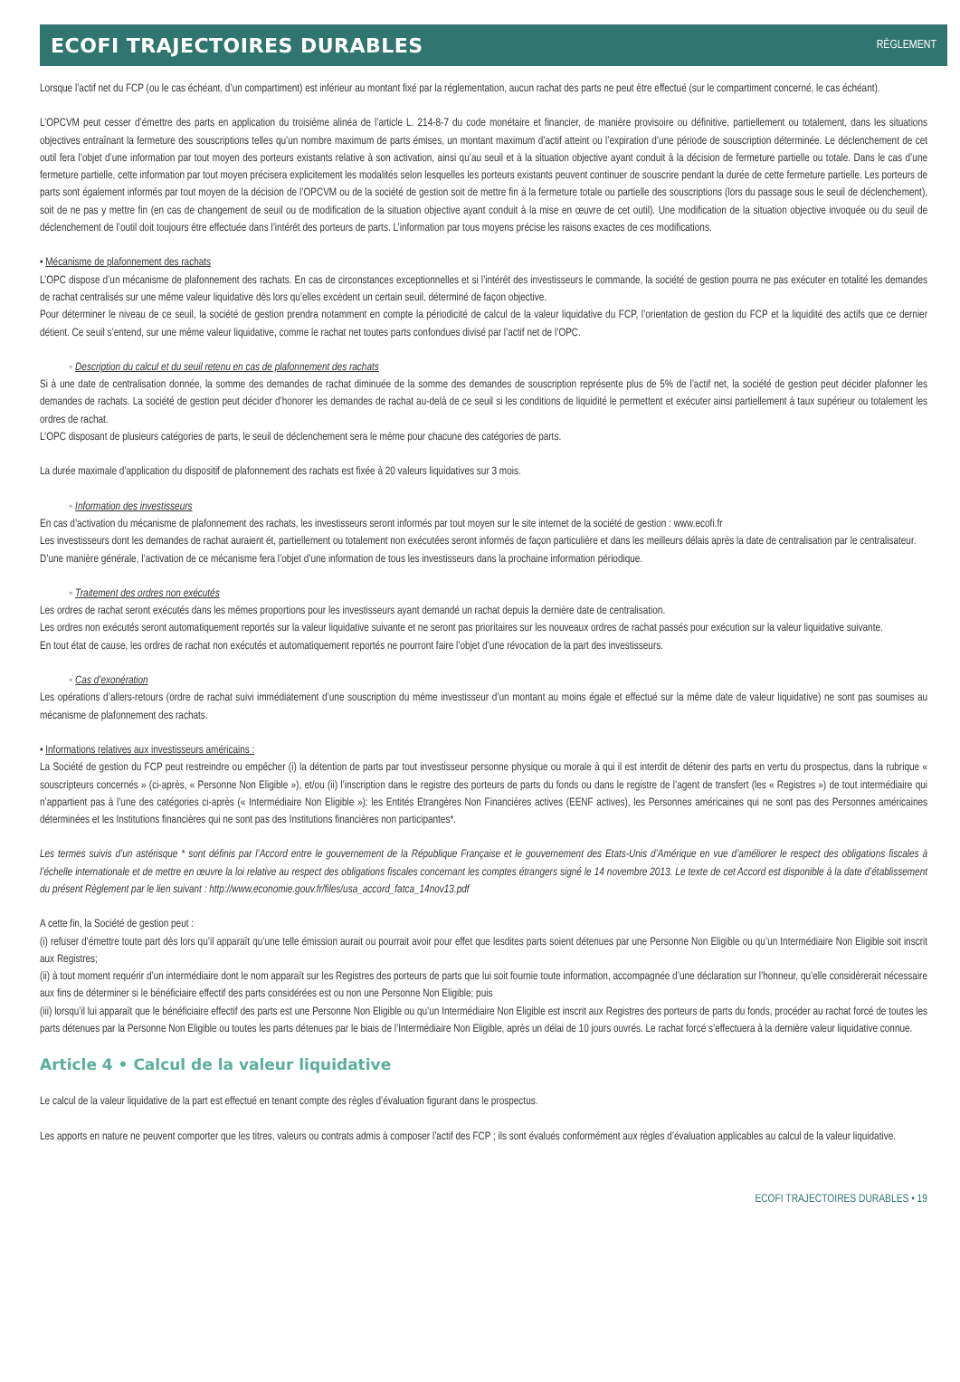ECOFI TRAJECTOIRES DURABLES
RÈGLEMENT
Lorsque l’actif net du FCP (ou le cas échéant, d’un compartiment) est inférieur au montant fixé par la réglementation, aucun rachat des parts ne peut être effectué (sur le compartiment concerné, le cas échéant).
L’OPCVM peut cesser d’émettre des parts en application du troisième alinéa de l’article L. 214-8-7 du code monétaire et financier, de manière provisoire ou définitive, partiellement ou totalement, dans les situations objectives entraînant la fermeture des souscriptions telles qu’un nombre maximum de parts émises, un montant maximum d’actif atteint ou l’expiration d’une période de souscription déterminée. Le déclenchement de cet outil fera l’objet d’une information par tout moyen des porteurs existants relative à son activation, ainsi qu’au seuil et à la situation objective ayant conduit à la décision de fermeture partielle ou totale. Dans le cas d’une fermeture partielle, cette information par tout moyen précisera explicitement les modalités selon lesquelles les porteurs existants peuvent continuer de souscrire pendant la durée de cette fermeture partielle. Les porteurs de parts sont également informés par tout moyen de la décision de l’OPCVM ou de la société de gestion soit de mettre fin à la fermeture totale ou partielle des souscriptions (lors du passage sous le seuil de déclenchement), soit de ne pas y mettre fin (en cas de changement de seuil ou de modification de la situation objective ayant conduit à la mise en œuvre de cet outil). Une modification de la situation objective invoquée ou du seuil de déclenchement de l’outil doit toujours être effectuée dans l’intérêt des porteurs de parts. L’information par tous moyens précise les raisons exactes de ces modifications.
• Mécanisme de plafonnement des rachats
L’OPC dispose d’un mécanisme de plafonnement des rachats. En cas de circonstances exceptionnelles et si l’intérêt des investisseurs le commande, la société de gestion pourra ne pas exécuter en totalité les demandes de rachat centralisés sur une même valeur liquidative dès lors qu’elles excèdent un certain seuil, déterminé de façon objective.
Pour déterminer le niveau de ce seuil, la société de gestion prendra notamment en compte la périodicité de calcul de la valeur liquidative du FCP, l’orientation de gestion du FCP et la liquidité des actifs que ce dernier détient. Ce seuil s’entend, sur une même valeur liquidative, comme le rachat net toutes parts confondues divisé par l’actif net de l’OPC.
◦ Description du calcul et du seuil retenu en cas de plafonnement des rachats
Si à une date de centralisation donnée, la somme des demandes de rachat diminuée de la somme des demandes de souscription représente plus de 5% de l’actif net, la société de gestion peut décider plafonner les demandes de rachats. La société de gestion peut décider d’honorer les demandes de rachat au-delà de ce seuil si les conditions de liquidité le permettent et exécuter ainsi partiellement à taux supérieur ou totalement les ordres de rachat.
L’OPC disposant de plusieurs catégories de parts, le seuil de déclenchement sera le même pour chacune des catégories de parts.
La durée maximale d’application du dispositif de plafonnement des rachats est fixée à 20 valeurs liquidatives sur 3 mois.
◦ Information des investisseurs
En cas d’activation du mécanisme de plafonnement des rachats, les investisseurs seront informés par tout moyen sur le site internet de la société de gestion : www.ecofi.fr
Les investisseurs dont les demandes de rachat auraient ét, partiellement ou totalement non exécutées seront informés de façon particulière et dans les meilleurs délais après la date de centralisation par le centralisateur.
D’une manière générale, l’activation de ce mécanisme fera l’objet d’une information de tous les investisseurs dans la prochaine information périodique.
◦ Traitement des ordres non exécutés
Les ordres de rachat seront exécutés dans les mêmes proportions pour les investisseurs ayant demandé un rachat depuis la dernière date de centralisation.
Les ordres non exécutés seront automatiquement reportés sur la valeur liquidative suivante et ne seront pas prioritaires sur les nouveaux ordres de rachat passés pour exécution sur la valeur liquidative suivante.
En tout état de cause, les ordres de rachat non exécutés et automatiquement reportés ne pourront faire l’objet d’une révocation de la part des investisseurs.
◦ Cas d’exonération
Les opérations d’allers-retours (ordre de rachat suivi immédiatement d’une souscription du même investisseur d’un montant au moins égale et effectué sur la même date de valeur liquidative) ne sont pas soumises au mécanisme de plafonnement des rachats.
• Informations relatives aux investisseurs américains :
La Société de gestion du FCP peut restreindre ou empêcher (i) la détention de parts par tout investisseur personne physique ou morale à qui il est interdit de détenir des parts en vertu du prospectus, dans la rubrique « souscripteurs concernés » (ci-après, « Personne Non Eligible »), et/ou (ii) l’inscription dans le registre des porteurs de parts du fonds ou dans le registre de l’agent de transfert (les « Registres ») de tout intermédiaire qui n’appartient pas à l’une des catégories ci-après (« Intermédiaire Non Eligible »): les Entités Etrangères Non Financières actives (EENF actives), les Personnes américaines qui ne sont pas des Personnes américaines déterminées et les Institutions financières qui ne sont pas des Institutions financières non participantes*.
Les termes suivis d’un astérisque * sont définis par l’Accord entre le gouvernement de la République Française et le gouvernement des Etats-Unis d’Amérique en vue d’améliorer le respect des obligations fiscales à l’échelle internationale et de mettre en œuvre la loi relative au respect des obligations fiscales concernant les comptes étrangers signé le 14 novembre 2013. Le texte de cet Accord est disponible à la date d’établissement du présent Règlement par le lien suivant : http://www.economie.gouv.fr/files/usa_accord_fatca_14nov13.pdf
A cette fin, la Société de gestion peut :
(i) refuser d’émettre toute part dès lors qu’il apparaît qu’une telle émission aurait ou pourrait avoir pour effet que lesdites parts soient détenues par une Personne Non Eligible ou qu’un Intermédiaire Non Eligible soit inscrit aux Registres;
(ii) à tout moment requérir d’un intermédiaire dont le nom apparaît sur les Registres des porteurs de parts que lui soit fournie toute information, accompagnée d’une déclaration sur l’honneur, qu’elle considèrerait nécessaire aux fins de déterminer si le bénéficiaire effectif des parts considérées est ou non une Personne Non Eligible; puis
(iii) lorsqu’il lui apparaît que le bénéficiaire effectif des parts est une Personne Non Eligible ou qu’un Intermédiaire Non Eligible est inscrit aux Registres des porteurs de parts du fonds, procéder au rachat forcé de toutes les parts détenues par la Personne Non Eligible ou toutes les parts détenues par le biais de l’Intermédiaire Non Eligible, après un délai de 10 jours ouvrés. Le rachat forcé s’effectuera à la dernière valeur liquidative connue.
Article 4 • Calcul de la valeur liquidative
Le calcul de la valeur liquidative de la part est effectué en tenant compte des règles d’évaluation figurant dans le prospectus.
Les apports en nature ne peuvent comporter que les titres, valeurs ou contrats admis à composer l’actif des FCP ; ils sont évalués conformément aux règles d’évaluation applicables au calcul de la valeur liquidative.
ECOFI TRAJECTOIRES DURABLES • 19